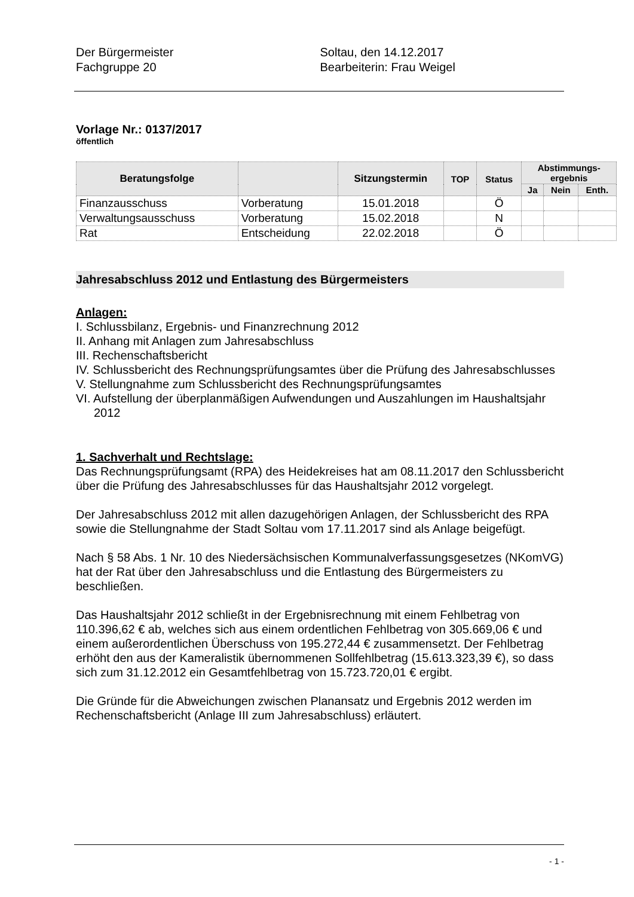Der Bürgermeister
Fachgruppe 20
Soltau, den 14.12.2017
Bearbeiterin: Frau Weigel
Vorlage Nr.: 0137/2017
öffentlich
| Beratungsfolge | | Sitzungstermin | TOP | Status | Abstimmungs- ergebnis | | |
| --- | --- | --- | --- | --- | --- | --- | --- |
| | | | | | Ja | Nein | Enth. |
| Finanzausschuss | Vorberatung | 15.01.2018 | | Ö | | | |
| Verwaltungsausschuss | Vorberatung | 15.02.2018 | | N | | | |
| Rat | Entscheidung | 22.02.2018 | | Ö | | | |
Jahresabschluss 2012 und Entlastung des Bürgermeisters
Anlagen:
I. Schlussbilanz, Ergebnis- und Finanzrechnung 2012
II. Anhang mit Anlagen zum Jahresabschluss
III. Rechenschaftsbericht
IV. Schlussbericht des Rechnungsprüfungsamtes über die Prüfung des Jahresabschlusses
V. Stellungnahme zum Schlussbericht des Rechnungsprüfungsamtes
VI. Aufstellung der überplanmäßigen Aufwendungen und Auszahlungen im Haushaltsjahr 2012
1. Sachverhalt und Rechtslage:
Das Rechnungsprüfungsamt (RPA) des Heidekreises hat am 08.11.2017 den Schlussbericht über die Prüfung des Jahresabschlusses für das Haushaltsjahr 2012 vorgelegt.
Der Jahresabschluss 2012 mit allen dazugehörigen Anlagen, der Schlussbericht des RPA sowie die Stellungnahme der Stadt Soltau vom 17.11.2017 sind als Anlage beigefügt.
Nach § 58 Abs. 1 Nr. 10 des Niedersächsischen Kommunalverfassungsgesetzes (NKomVG) hat der Rat über den Jahresabschluss und die Entlastung des Bürgermeisters zu beschließen.
Das Haushaltsjahr 2012 schließt in der Ergebnisrechnung mit einem Fehlbetrag von 110.396,62 € ab, welches sich aus einem ordentlichen Fehlbetrag von 305.669,06 € und einem außerordentlichen Überschuss von 195.272,44 € zusammensetzt. Der Fehlbetrag erhöht den aus der Kameralistik übernommenen Sollfehlbetrag (15.613.323,39 €), so dass sich zum 31.12.2012 ein Gesamtfehlbetrag von 15.723.720,01 € ergibt.
Die Gründe für die Abweichungen zwischen Planansatz und Ergebnis 2012 werden im Rechenschaftsbericht (Anlage III zum Jahresabschluss) erläutert.
- 1 -